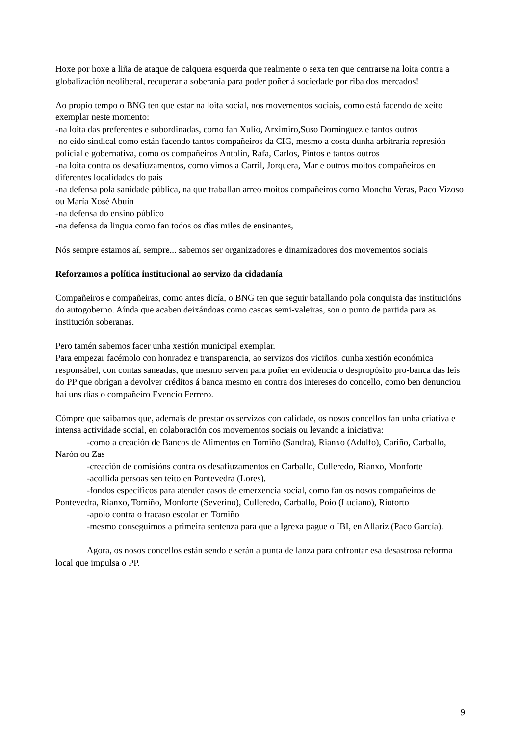Hoxe por hoxe a liña de ataque de calquera esquerda que realmente o sexa ten que centrarse na loita contra a globalización neoliberal, recuperar a soberanía para poder poñer á sociedade por riba dos mercados!
Ao propio tempo o BNG ten que estar na loita social, nos movementos sociais, como está facendo de xeito exemplar neste momento:
-na loita das preferentes e subordinadas, como fan Xulio, Arximiro,Suso Domínguez e tantos outros
-no eido sindical como están facendo tantos compañeiros da CIG, mesmo a costa dunha arbitraria represión policial e gobernativa, como os compañeiros Antolín, Rafa, Carlos, Pintos e tantos outros
-na loita contra os desafiuzamentos, como vimos a Carril, Jorquera, Mar e outros moitos compañeiros en diferentes localidades do país
-na defensa pola sanidade pública, na que traballan arreo moitos compañeiros como Moncho Veras, Paco Vizoso ou María Xosé Abuín
-na defensa do ensino público
-na defensa da lingua como fan todos os días miles de ensinantes,
Nós sempre estamos aí, sempre... sabemos ser organizadores e dinamizadores dos movementos sociais
Reforzamos a política institucional ao servizo da cidadanía
Compañeiros e compañeiras, como antes dicía, o BNG ten que seguir batallando pola conquista das institucións do autogoberno. Aínda que acaben deixándoas como cascas semi-valeiras, son o punto de partida para as institución soberanas.
Pero tamén sabemos facer unha xestión municipal exemplar.
Para empezar facémolo con honradez e transparencia, ao servizos dos viciños, cunha xestión económica responsábel, con contas saneadas, que mesmo serven para poñer en evidencia o despropósito pro-banca das leis do PP que obrigan a devolver créditos á banca mesmo en contra dos intereses do concello, como ben denunciou hai uns días o compañeiro Evencio Ferrero.
Cómpre que saibamos que, ademais de prestar os servizos con calidade, os nosos concellos fan unha criativa e intensa actividade social, en colaboración cos movementos sociais ou levando a iniciativa:
-como a creación de Bancos de Alimentos en Tomiño (Sandra), Rianxo (Adolfo), Cariño, Carballo, Narón ou Zas
-creación de comisións contra os desafiuzamentos en Carballo, Culleredo, Rianxo, Monforte
-acollida persoas sen teito en Pontevedra (Lores),
-fondos específicos para atender casos de emerxencia social, como fan os nosos compañeiros de Pontevedra, Rianxo, Tomiño, Monforte (Severino), Culleredo, Carballo, Poio (Luciano), Riotorto
-apoio contra o fracaso escolar en Tomiño
-mesmo conseguimos a primeira sentenza para que a Igrexa pague o IBI, en Allariz (Paco García).
Agora, os nosos concellos están sendo e serán a punta de lanza para enfrontar esa desastrosa reforma local que impulsa o PP.
9